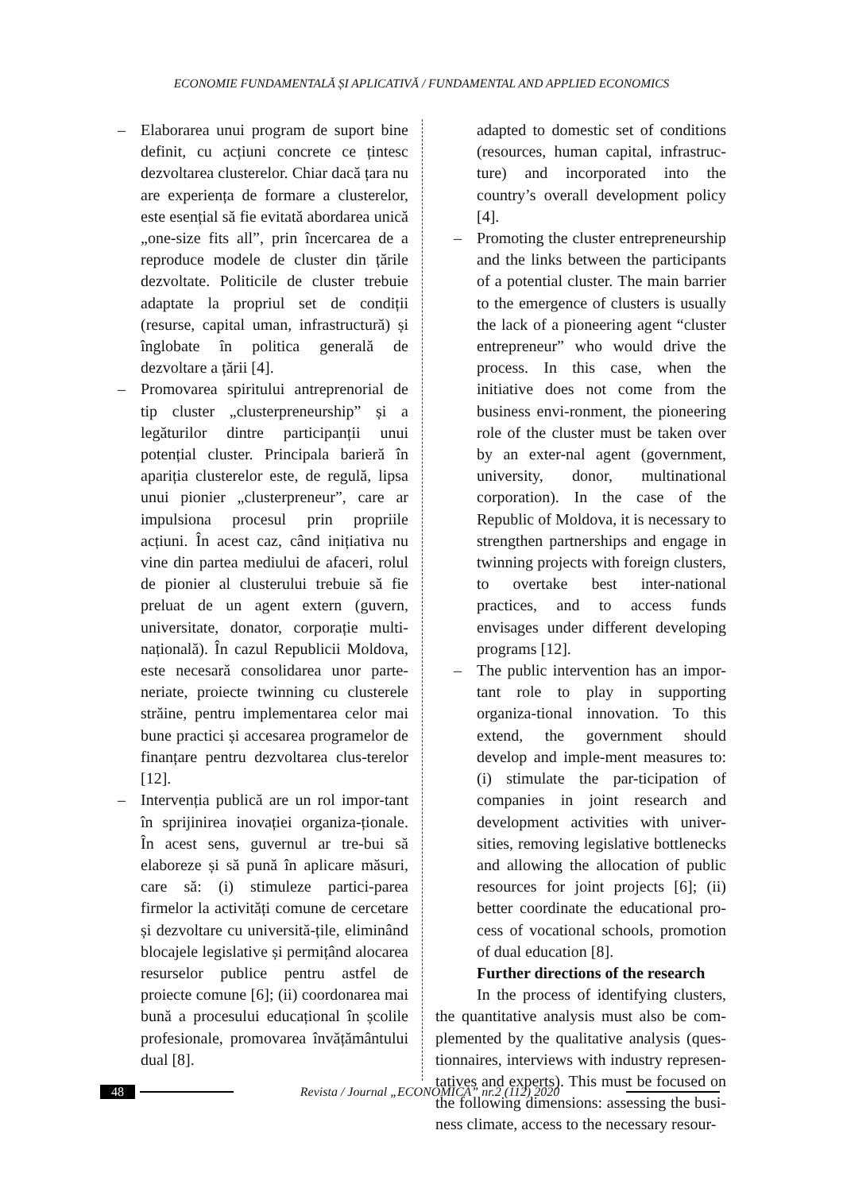ECONOMIE FUNDAMENTALĂ ȘI APLICATIVĂ / FUNDAMENTAL AND APPLIED ECONOMICS
– Elaborarea unui program de suport bine definit, cu acțiuni concrete ce țintesc dezvoltarea clusterelor. Chiar dacă țara nu are experiența de formare a clusterelor, este esențial să fie evitată abordarea unică „one-size fits all”, prin încercarea de a reproduce modele de cluster din țările dezvoltate. Politicile de cluster trebuie adaptate la propriul set de condiții (resurse, capital uman, infrastructură) și înglobate în politica generală de dezvoltare a țării [4].
– Promovarea spiritului antreprenorial de tip cluster „clusterpreneurship” și a legăturilor dintre participanții unui potențial cluster. Principala barieră în apariția clusterelor este, de regulă, lipsa unui pionier „clusterpreneur”, care ar impulsiona procesul prin propriile acțiuni. În acest caz, când inițiativa nu vine din partea mediului de afaceri, rolul de pionier al clusterului trebuie să fie preluat de un agent extern (guvern, universitate, donator, corporație multi-națională). În cazul Republicii Moldova, este necesară consolidarea unor parte-neriate, proiecte twinning cu clusterele străine, pentru implementarea celor mai bune practici și accesarea programelor de finanțare pentru dezvoltarea clus-terelor [12].
– Intervenția publică are un rol impor-tant în sprijinirea inovației organiza-ționale. În acest sens, guvernul ar tre-bui să elaboreze și să pună în aplicare măsuri, care să: (i) stimuleze partici-parea firmelor la activități comune de cercetare și dezvoltare cu universită-țile, eliminând blocajele legislative și permițând alocarea resurselor publice pentru astfel de proiecte comune [6]; (ii) coordonarea mai bună a procesului educațional în școlile profesionale, promovarea învățământului dual [8].
adapted to domestic set of conditions (resources, human capital, infrastruc-ture) and incorporated into the country’s overall development policy [4].
– Promoting the cluster entrepreneurship and the links between the participants of a potential cluster. The main barrier to the emergence of clusters is usually the lack of a pioneering agent “cluster entrepreneur” who would drive the process. In this case, when the initiative does not come from the business envi-ronment, the pioneering role of the cluster must be taken over by an exter-nal agent (government, university, donor, multinational corporation). In the case of the Republic of Moldova, it is necessary to strengthen partnerships and engage in twinning projects with foreign clusters, to overtake best inter-national practices, and to access funds envisages under different developing programs [12].
– The public intervention has an impor-tant role to play in supporting organiza-tional innovation. To this extend, the government should develop and imple-ment measures to: (i) stimulate the par-ticipation of companies in joint research and development activities with univer-sities, removing legislative bottlenecks and allowing the allocation of public resources for joint projects [6]; (ii) better coordinate the educational pro-cess of vocational schools, promotion of dual education [8].
Further directions of the research
In the process of identifying clusters, the quantitative analysis must also be com-plemented by the qualitative analysis (ques-tionnaires, interviews with industry represen-tatives and experts). This must be focused on the following dimensions: assessing the busi-ness climate, access to the necessary resour-
48 Revista / Journal „ECONOMICA” nr.2 (112) 2020